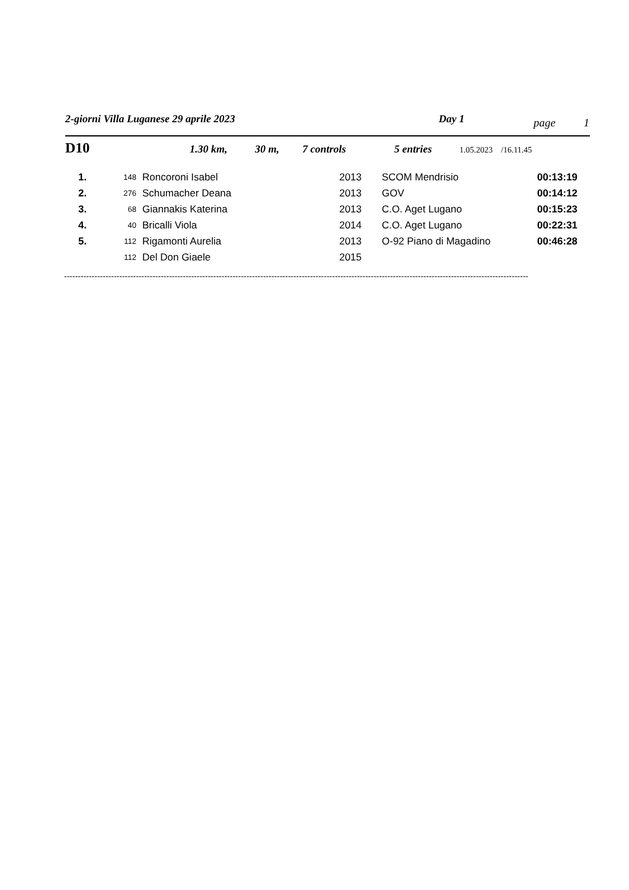2-giorni Villa Luganese 29 aprile 2023 Day 1 page 1
D10 1.30 km, 30 m, 7 controls 5 entries 1.05.2023 /16.11.45
| 1. | 148 | Roncoroni Isabel | 2013 | SCOM Mendrisio | 00:13:19 |
| 2. | 276 | Schumacher Deana | 2013 | GOV | 00:14:12 |
| 3. | 68 | Giannakis Katerina | 2013 | C.O. Aget Lugano | 00:15:23 |
| 4. | 40 | Bricalli Viola | 2014 | C.O. Aget Lugano | 00:22:31 |
| 5. | 112 | Rigamonti Aurelia | 2013 | O-92 Piano di Magadino | 00:46:28 |
| | 112 | Del Don Giaele | 2015 | | |
------------------------------------------------------------------------------------------------------------------------------------------------------------------------